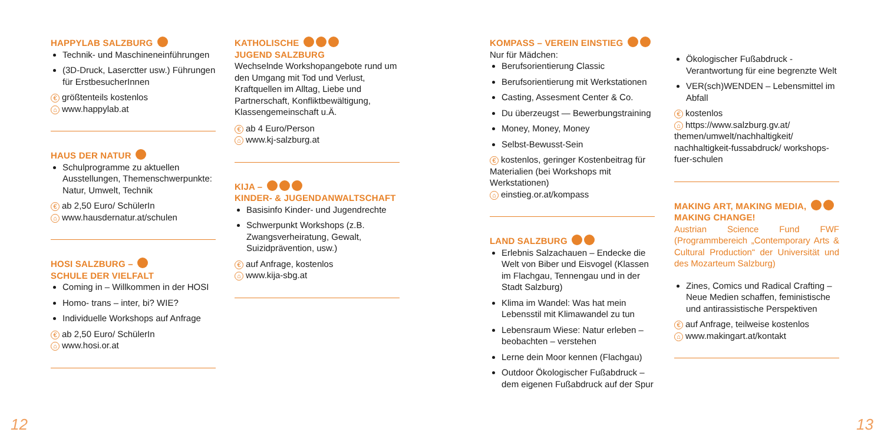HAPPYLAB SALZBURG
Technik- und Maschineneinführungen
(3D-Druck, Laserctter usw.) Führungen für ErstbesucherInnen
€ größtenteils kostenlos
⌂ www.happylab.at
HAUS DER NATUR
Schulprogramme zu aktuellen Ausstellungen, Themenschwerpunkte: Natur, Umwelt, Technik
€ ab 2,50 Euro/ SchülerIn
⌂ www.hausdernatur.at/schulen
HOSI SALZBURG –
SCHULE DER VIELFALT
Coming in – Willkommen in der HOSI
Homo- trans – inter, bi? WIE?
Individuelle Workshops auf Anfrage
€ ab 2,50 Euro/ SchülerIn
⌂ www.hosi.or.at
KATHOLISCHE
JUGEND SALZBURG
Wechselnde Workshopangebote rund um den Umgang mit Tod und Verlust, Kraftquellen im Alltag, Liebe und Partnerschaft, Konfliktbewältigung, Klassengemeinschaft u.Ä.
€ ab 4 Euro/Person
⌂ www.kj-salzburg.at
KIJA –
KINDER- & JUGENDANWALTSCHAFT
Basisinfo Kinder- und Jugendrechte
Schwerpunkt Workshops (z.B. Zwangsverheiratung, Gewalt, Suizidprävention, usw.)
€ auf Anfrage, kostenlos
⌂ www.kija-sbg.at
KOMPASS – VEREIN EINSTIEG
Nur für Mädchen:
Berufsorientierung Classic
Berufsorientierung mit Werkstationen
Casting, Assesment Center & Co.
Du überzeugst — Bewerbungstraining
Money, Money, Money
Selbst-Bewusst-Sein
€ kostenlos, geringer Kostenbeitrag für Materialien (bei Workshops mit Werkstationen)
⌂ einstieg.or.at/kompass
LAND SALZBURG
Erlebnis Salzachauen – Endecke die Welt von Biber und Eisvogel (Klassen im Flachgau, Tennengau und in der Stadt Salzburg)
Klima im Wandel: Was hat mein Lebensstil mit Klimawandel zu tun
Lebensraum Wiese: Natur erleben – beobachten – verstehen
Lerne dein Moor kennen (Flachgau)
Outdoor Ökologischer Fußabdruck – dem eigenen Fußabdruck auf der Spur
Ökologischer Fußabdruck - Verantwortung für eine begrenzte Welt
VER(sch)WENDEN – Lebensmittel im Abfall
€ kostenlos
⌂ https://www.salzburg.gv.at/ themen/umwelt/nachhaltigkeit/ nachhaltigkeit-fussabdruck/ workshops-fuer-schulen
MAKING ART, MAKING MEDIA,
MAKING CHANGE!
Austrian Science Fund FWF (Programmbereich „Contemporary Arts & Cultural Production“ der Universität und des Mozarteum Salzburg)
Zines, Comics und Radical Crafting – Neue Medien schaffen, feministische und antirassistische Perspektiven
€ auf Anfrage, teilweise kostenlos
⌂ www.makingart.at/kontakt
12 13